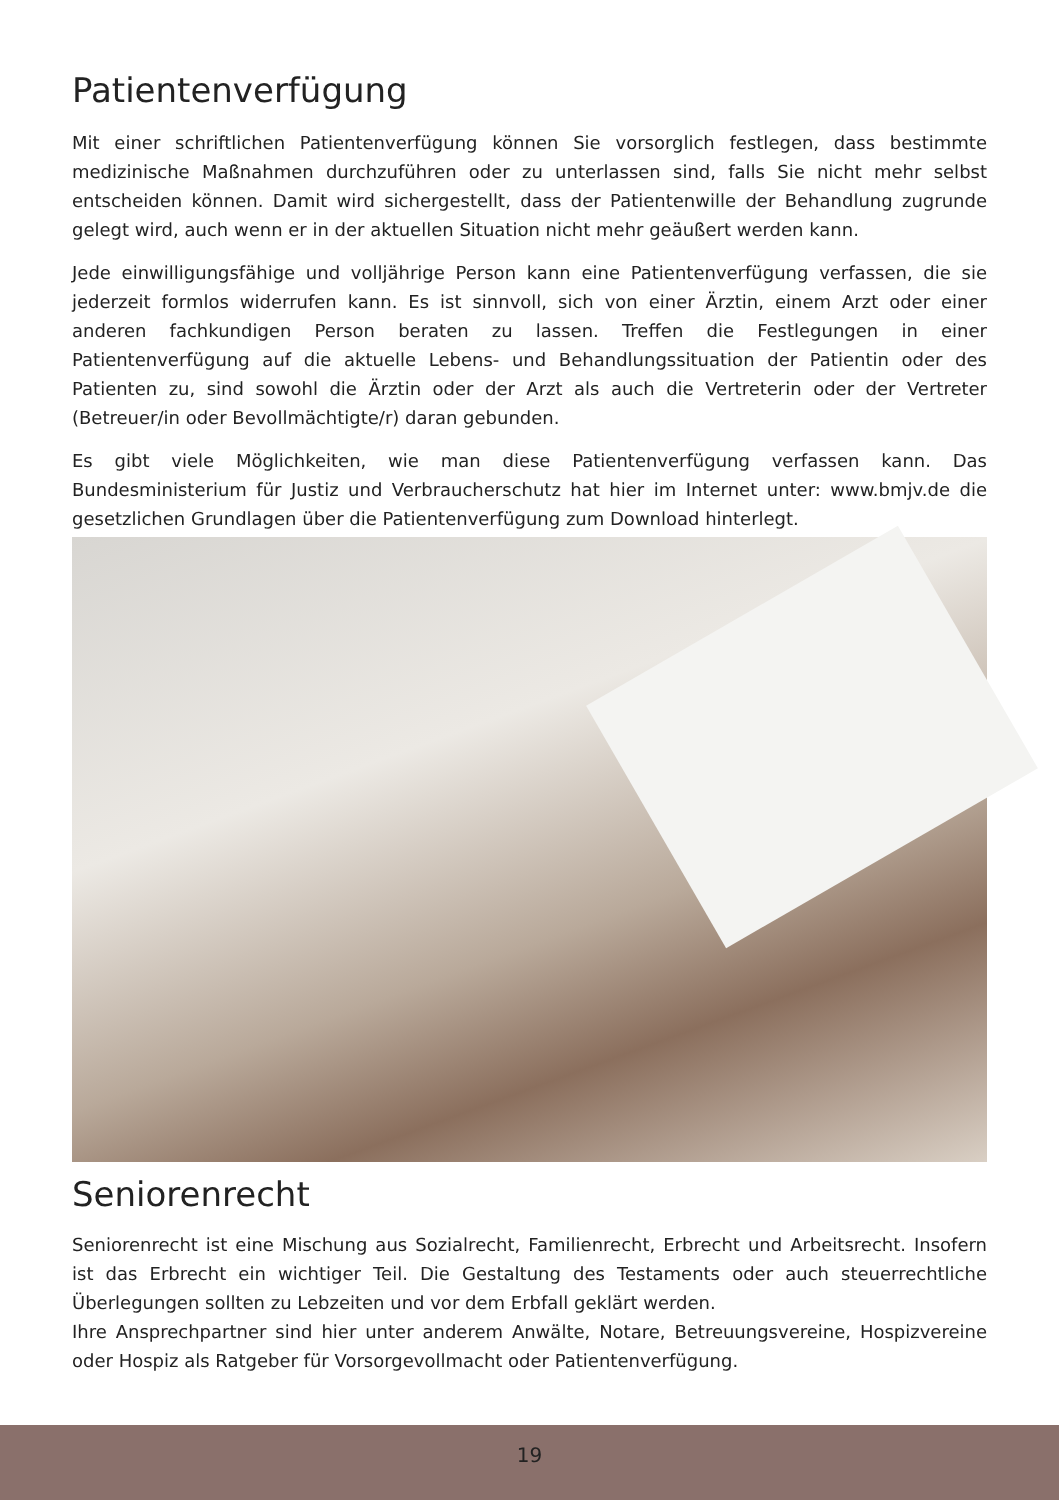Patientenverfügung
Mit einer schriftlichen Patientenverfügung können Sie vorsorglich festlegen, dass bestimmte medizinische Maßnahmen durchzuführen oder zu unterlassen sind, falls Sie nicht mehr selbst entscheiden können. Damit wird sichergestellt, dass der Patientenwille der Behandlung zugrunde gelegt wird, auch wenn er in der aktuellen Situation nicht mehr geäußert werden kann.
Jede einwilligungsfähige und volljährige Person kann eine Patientenverfügung verfassen, die sie jederzeit formlos widerrufen kann. Es ist sinnvoll, sich von einer Ärztin, einem Arzt oder einer anderen fachkundigen Person beraten zu lassen. Treffen die Festlegungen in einer Patientenverfügung auf die aktuelle Lebens- und Behandlungssituation der Patientin oder des Patienten zu, sind sowohl die Ärztin oder der Arzt als auch die Vertreterin oder der Vertreter (Betreuer/in oder Bevollmächtigte/r) daran gebunden.
Es gibt viele Möglichkeiten, wie man diese Patientenverfügung verfassen kann. Das Bundesministerium für Justiz und Verbraucherschutz hat hier im Internet unter: www.bmjv.de die gesetzlichen Grundlagen über die Patientenverfügung zum Download hinterlegt.
Seniorenrecht
Seniorenrecht ist eine Mischung aus Sozialrecht, Familienrecht, Erbrecht und Arbeitsrecht. Insofern ist das Erbrecht ein wichtiger Teil. Die Gestaltung des Testaments oder auch steuerrechtliche Überlegungen sollten zu Lebzeiten und vor dem Erbfall geklärt werden.
Ihre Ansprechpartner sind hier unter anderem Anwälte, Notare, Betreuungsvereine, Hospizvereine oder Hospiz als Ratgeber für Vorsorgevollmacht oder Patientenverfügung.
19